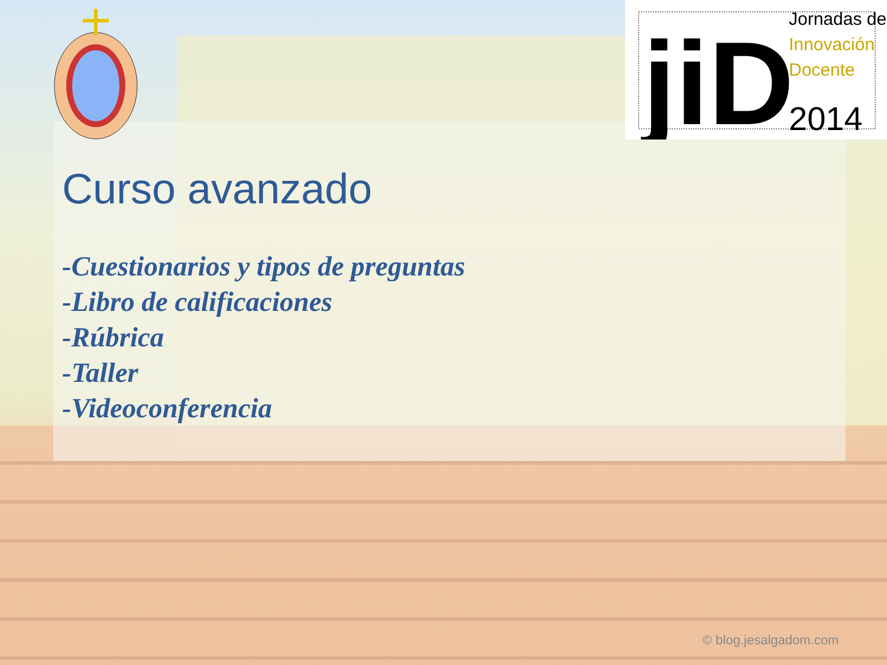jiD
Jornadas de
Innovación
Docente
2014
Curso avanzado
-Cuestionarios y tipos de preguntas
-Libro de calificaciones
-Rúbrica
-Taller
-Videoconferencia
© blog.jesalgadom.com